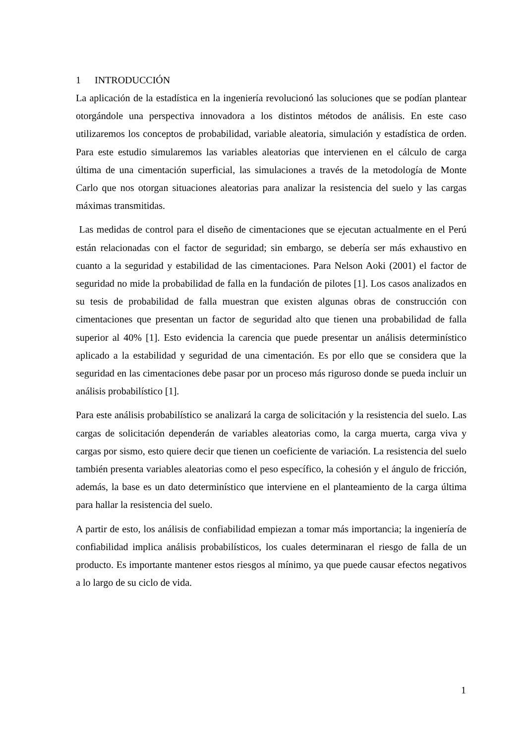1 INTRODUCCIÓN
La aplicación de la estadística en la ingeniería revolucionó las soluciones que se podían plantear otorgándole una perspectiva innovadora a los distintos métodos de análisis. En este caso utilizaremos los conceptos de probabilidad, variable aleatoria, simulación y estadística de orden. Para este estudio simularemos las variables aleatorias que intervienen en el cálculo de carga última de una cimentación superficial, las simulaciones a través de la metodología de Monte Carlo que nos otorgan situaciones aleatorias para analizar la resistencia del suelo y las cargas máximas transmitidas.
Las medidas de control para el diseño de cimentaciones que se ejecutan actualmente en el Perú están relacionadas con el factor de seguridad; sin embargo, se debería ser más exhaustivo en cuanto a la seguridad y estabilidad de las cimentaciones. Para Nelson Aoki (2001) el factor de seguridad no mide la probabilidad de falla en la fundación de pilotes [1]. Los casos analizados en su tesis de probabilidad de falla muestran que existen algunas obras de construcción con cimentaciones que presentan un factor de seguridad alto que tienen una probabilidad de falla superior al 40% [1]. Esto evidencia la carencia que puede presentar un análisis determinístico aplicado a la estabilidad y seguridad de una cimentación. Es por ello que se considera que la seguridad en las cimentaciones debe pasar por un proceso más riguroso donde se pueda incluir un análisis probabilístico [1].
Para este análisis probabilístico se analizará la carga de solicitación y la resistencia del suelo. Las cargas de solicitación dependerán de variables aleatorias como, la carga muerta, carga viva y cargas por sismo, esto quiere decir que tienen un coeficiente de variación. La resistencia del suelo también presenta variables aleatorias como el peso específico, la cohesión y el ángulo de fricción, además, la base es un dato determinístico que interviene en el planteamiento de la carga última para hallar la resistencia del suelo.
A partir de esto, los análisis de confiabilidad empiezan a tomar más importancia; la ingeniería de confiabilidad implica análisis probabilísticos, los cuales determinaran el riesgo de falla de un producto. Es importante mantener estos riesgos al mínimo, ya que puede causar efectos negativos a lo largo de su ciclo de vida.
1